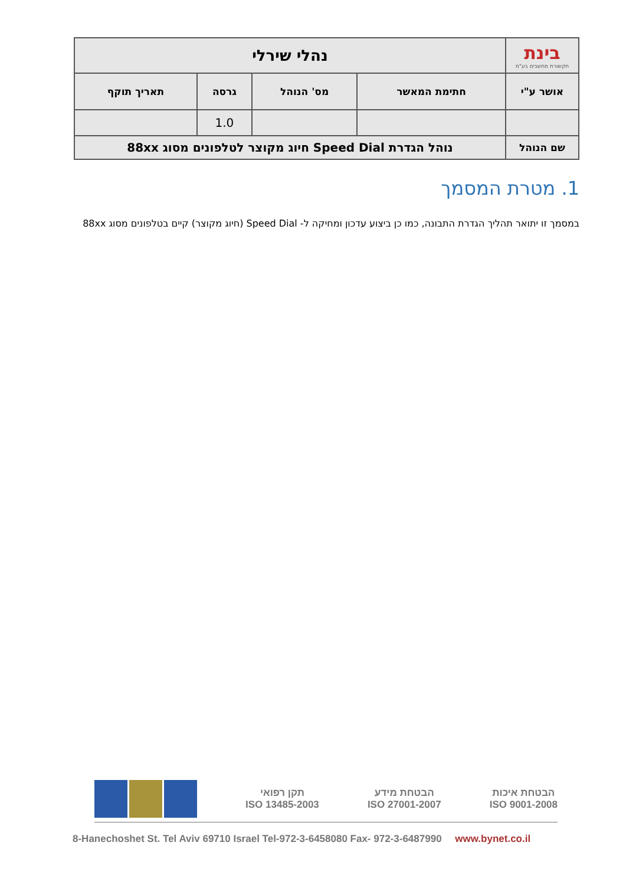| בינת תקשורת מחשבים בע"מ | נהלי שירלי | | | |
| אושר ע"י | חתימת המאשר | מס' הנוהל | גרסה | תאריך תוקף |
| | | | 1.0 | |
| שם הנוהל | נוהל הגדרת Speed Dial חיוג מקוצר לטלפונים מסוג 88xx | | | |
1. מטרת המסמך
במסמך זו יתואר תהליך הגדרת התבונה, כמו כן ביצוע עדכון ומחיקה ל- Speed Dial (חיוג מקוצר) קיים בטלפונים מסוג 88xx
הבטחת איכות
ISO 9001-2008
הבטחת מידע
ISO 27001-2007
תקן רפואי
ISO 13485-2003
8-Hanechoshet St. Tel Aviv 69710 Israel Tel-972-3-6458080 Fax- 972-3-6487990 www.bynet.co.il